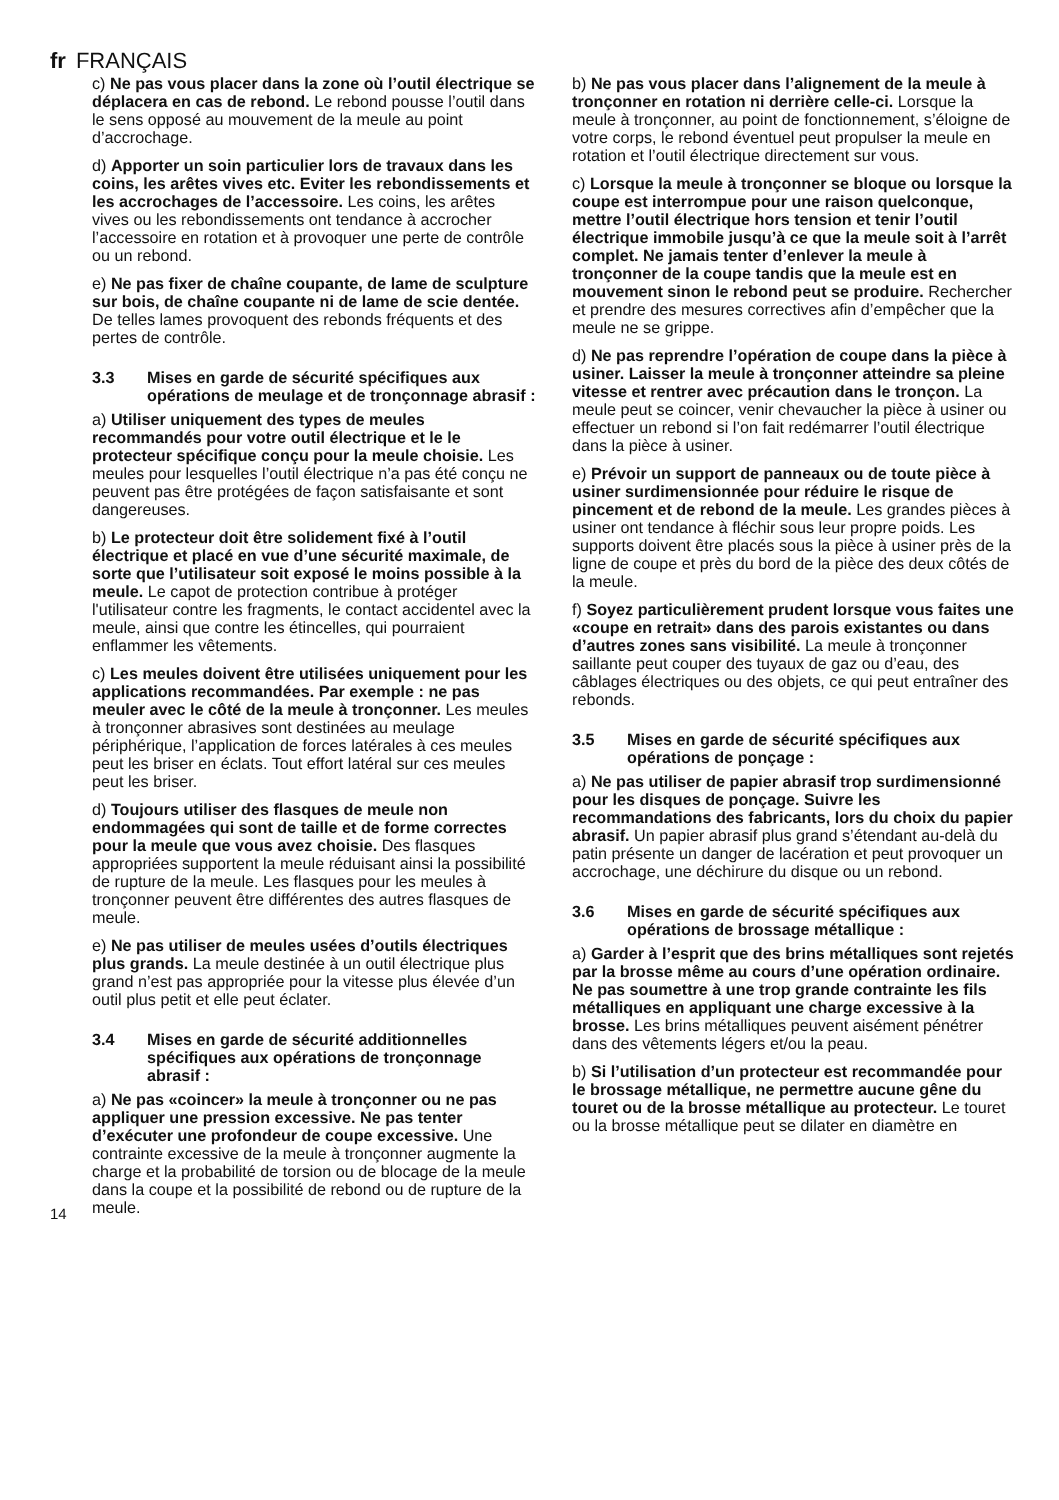fr FRANÇAIS
14
c) Ne pas vous placer dans la zone où l’outil électrique se déplacera en cas de rebond. Le rebond pousse l’outil dans le sens opposé au mouvement de la meule au point d’accrochage.
d) Apporter un soin particulier lors de travaux dans les coins, les arêtes vives etc. Eviter les rebondissements et les accrochages de l’accessoire. Les coins, les arêtes vives ou les rebondissements ont tendance à accrocher l’accessoire en rotation et à provoquer une perte de contrôle ou un rebond.
e) Ne pas fixer de chaîne coupante, de lame de sculpture sur bois, de chaîne coupante ni de lame de scie dentée. De telles lames provoquent des rebonds fréquents et des pertes de contrôle.
3.3 Mises en garde de sécurité spécifiques aux opérations de meulage et de tronçonnage abrasif :
a) Utiliser uniquement des types de meules recommandés pour votre outil électrique et le le protecteur spécifique conçu pour la meule choisie. Les meules pour lesquelles l’outil électrique n’a pas été conçu ne peuvent pas être protégées de façon satisfaisante et sont dangereuses.
b) Le protecteur doit être solidement fixé à l’outil électrique et placé en vue d’une sécurité maximale, de sorte que l’utilisateur soit exposé le moins possible à la meule. Le capot de protection contribue à protéger l'utilisateur contre les fragments, le contact accidentel avec la meule, ainsi que contre les étincelles, qui pourraient enflammer les vêtements.
c) Les meules doivent être utilisées uniquement pour les applications recommandées. Par exemple : ne pas meuler avec le côté de la meule à tronçonner. Les meules à tronçonner abrasives sont destinées au meulage périphérique, l’application de forces latérales à ces meules peut les briser en éclats. Tout effort latéral sur ces meules peut les briser.
d) Toujours utiliser des flasques de meule non endommagées qui sont de taille et de forme correctes pour la meule que vous avez choisie. Des flasques appropriées supportent la meule réduisant ainsi la possibilité de rupture de la meule. Les flasques pour les meules à tronçonner peuvent être différentes des autres flasques de meule.
e) Ne pas utiliser de meules usées d’outils électriques plus grands. La meule destinée à un outil électrique plus grand n’est pas appropriée pour la vitesse plus élevée d’un outil plus petit et elle peut éclater.
3.4 Mises en garde de sécurité additionnelles spécifiques aux opérations de tronçonnage abrasif :
a) Ne pas «coincer» la meule à tronçonner ou ne pas appliquer une pression excessive. Ne pas tenter d’exécuter une profondeur de coupe excessive. Une contrainte excessive de la meule à tronçonner augmente la charge et la probabilité de torsion ou de blocage de la meule dans la coupe et la possibilité de rebond ou de rupture de la meule.
b) Ne pas vous placer dans l’alignement de la meule à tronçonner en rotation ni derrière celle-ci. Lorsque la meule à tronçonner, au point de fonctionnement, s’éloigne de votre corps, le rebond éventuel peut propulser la meule en rotation et l’outil électrique directement sur vous.
c) Lorsque la meule à tronçonner se bloque ou lorsque la coupe est interrompue pour une raison quelconque, mettre l’outil électrique hors tension et tenir l’outil électrique immobile jusqu’à ce que la meule soit à l’arrêt complet. Ne jamais tenter d’enlever la meule à tronçonner de la coupe tandis que la meule est en mouvement sinon le rebond peut se produire. Rechercher et prendre des mesures correctives afin d’empêcher que la meule ne se grippe.
d) Ne pas reprendre l’opération de coupe dans la pièce à usiner. Laisser la meule à tronçonner atteindre sa pleine vitesse et rentrer avec précaution dans le tronçon. La meule peut se coincer, venir chevaucher la pièce à usiner ou effectuer un rebond si l’on fait redémarrer l’outil électrique dans la pièce à usiner.
e) Prévoir un support de panneaux ou de toute pièce à usiner surdimensionnée pour réduire le risque de pincement et de rebond de la meule. Les grandes pièces à usiner ont tendance à fléchir sous leur propre poids. Les supports doivent être placés sous la pièce à usiner près de la ligne de coupe et près du bord de la pièce des deux côtés de la meule.
f) Soyez particulièrement prudent lorsque vous faites une «coupe en retrait» dans des parois existantes ou dans d’autres zones sans visibilité. La meule à tronçonner saillante peut couper des tuyaux de gaz ou d’eau, des câblages électriques ou des objets, ce qui peut entraîner des rebonds.
3.5 Mises en garde de sécurité spécifiques aux opérations de ponçage :
a) Ne pas utiliser de papier abrasif trop surdimensionné pour les disques de ponçage. Suivre les recommandations des fabricants, lors du choix du papier abrasif. Un papier abrasif plus grand s’étendant au-delà du patin présente un danger de lacération et peut provoquer un accrochage, une déchirure du disque ou un rebond.
3.6 Mises en garde de sécurité spécifiques aux opérations de brossage métallique :
a) Garder à l’esprit que des brins métalliques sont rejetés par la brosse même au cours d’une opération ordinaire. Ne pas soumettre à une trop grande contrainte les fils métalliques en appliquant une charge excessive à la brosse. Les brins métalliques peuvent aisément pénétrer dans des vêtements légers et/ou la peau.
b) Si l’utilisation d’un protecteur est recommandée pour le brossage métallique, ne permettre aucune gêne du touret ou de la brosse métallique au protecteur. Le touret ou la brosse métallique peut se dilater en diamètre en